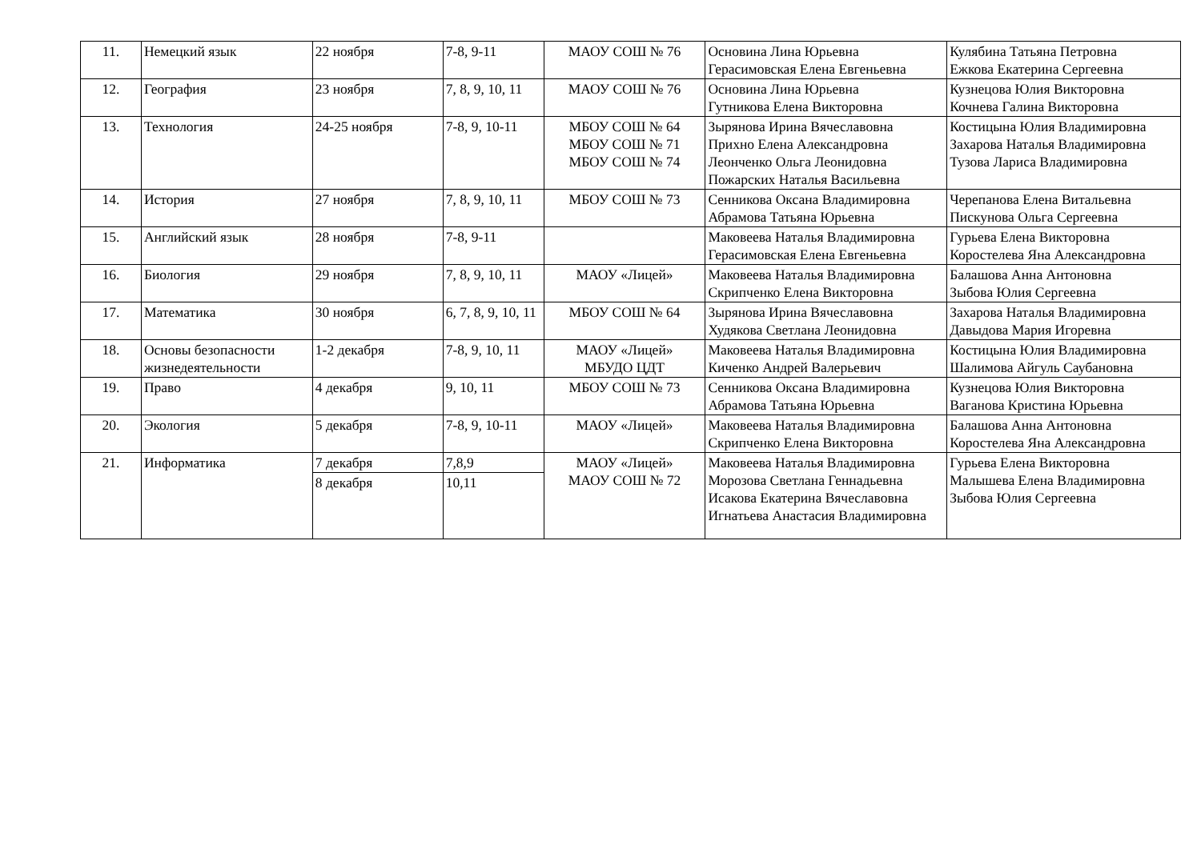| 11. | Немецкий язык | 22 ноября | 7-8, 9-11 | МАОУ СОШ № 76 | Основина Лина Юрьевна Герасимовская Елена Евгеньевна | Кулябина Татьяна Петровна Ежкова Екатерина Сергеевна |
| 12. | География | 23 ноября | 7, 8, 9, 10, 11 | МАОУ СОШ № 76 | Основина Лина Юрьевна Гутникова Елена Викторовна | Кузнецова Юлия Викторовна Кочнева Галина Викторовна |
| 13. | Технология | 24-25 ноября | 7-8, 9, 10-11 | МБОУ СОШ № 64 МБОУ СОШ № 71 МБОУ СОШ № 74 | Зырянова Ирина Вячеславовна Прихно Елена Александровна Леонченко Ольга Леонидовна Пожарских Наталья Васильевна | Костицына Юлия Владимировна Захарова Наталья Владимировна Тузова Лариса Владимировна |
| 14. | История | 27 ноября | 7, 8, 9, 10, 11 | МБОУ СОШ № 73 | Сенникова Оксана Владимировна Абрамова Татьяна Юрьевна | Черепанова Елена Витальевна Пискунова Ольга Сергеевна |
| 15. | Английский язык | 28 ноября | 7-8, 9-11 | | Маковеева Наталья Владимировна Герасимовская Елена Евгеньевна | Гурьева Елена Викторовна Коростелева Яна Александровна |
| 16. | Биология | 29 ноября | 7, 8, 9, 10, 11 | МАОУ «Лицей» | Маковеева Наталья Владимировна Скрипченко Елена Викторовна | Балашова Анна Антоновна Зыбова Юлия Сергеевна |
| 17. | Математика | 30 ноября | 6, 7, 8, 9, 10, 11 | МБОУ СОШ № 64 | Зырянова Ирина Вячеславовна Худякова Светлана Леонидовна | Захарова Наталья Владимировна Давыдова Мария Игоревна |
| 18. | Основы безопасности жизнедеятельности | 1-2 декабря | 7-8, 9, 10, 11 | МАОУ «Лицей» МБУДО ЦДТ | Маковеева Наталья Владимировна Киченко Андрей Валерьевич | Костицына Юлия Владимировна Шалимова Айгуль Саубановна |
| 19. | Право | 4 декабря | 9, 10, 11 | МБОУ СОШ № 73 | Сенникова Оксана Владимировна Абрамова Татьяна Юрьевна | Кузнецова Юлия Викторовна Ваганова Кристина Юрьевна |
| 20. | Экология | 5 декабря | 7-8, 9, 10-11 | МАОУ «Лицей» | Маковеева Наталья Владимировна Скрипченко Елена Викторовна | Балашова Анна Антоновна Коростелева Яна Александровна |
| 21. | Информатика | 7 декабря | 7,8,9 | МАОУ «Лицей» МАОУ СОШ № 72 | Маковеева Наталья Владимировна Морозова Светлана Геннадьевна Исакова Екатерина Вячеславовна Игнатьева Анастасия Владимировна | Гурьева Елена Викторовна Малышева Елена Владимировна Зыбова Юлия Сергеевна |
| | | 8 декабря | 10,11 | | | |